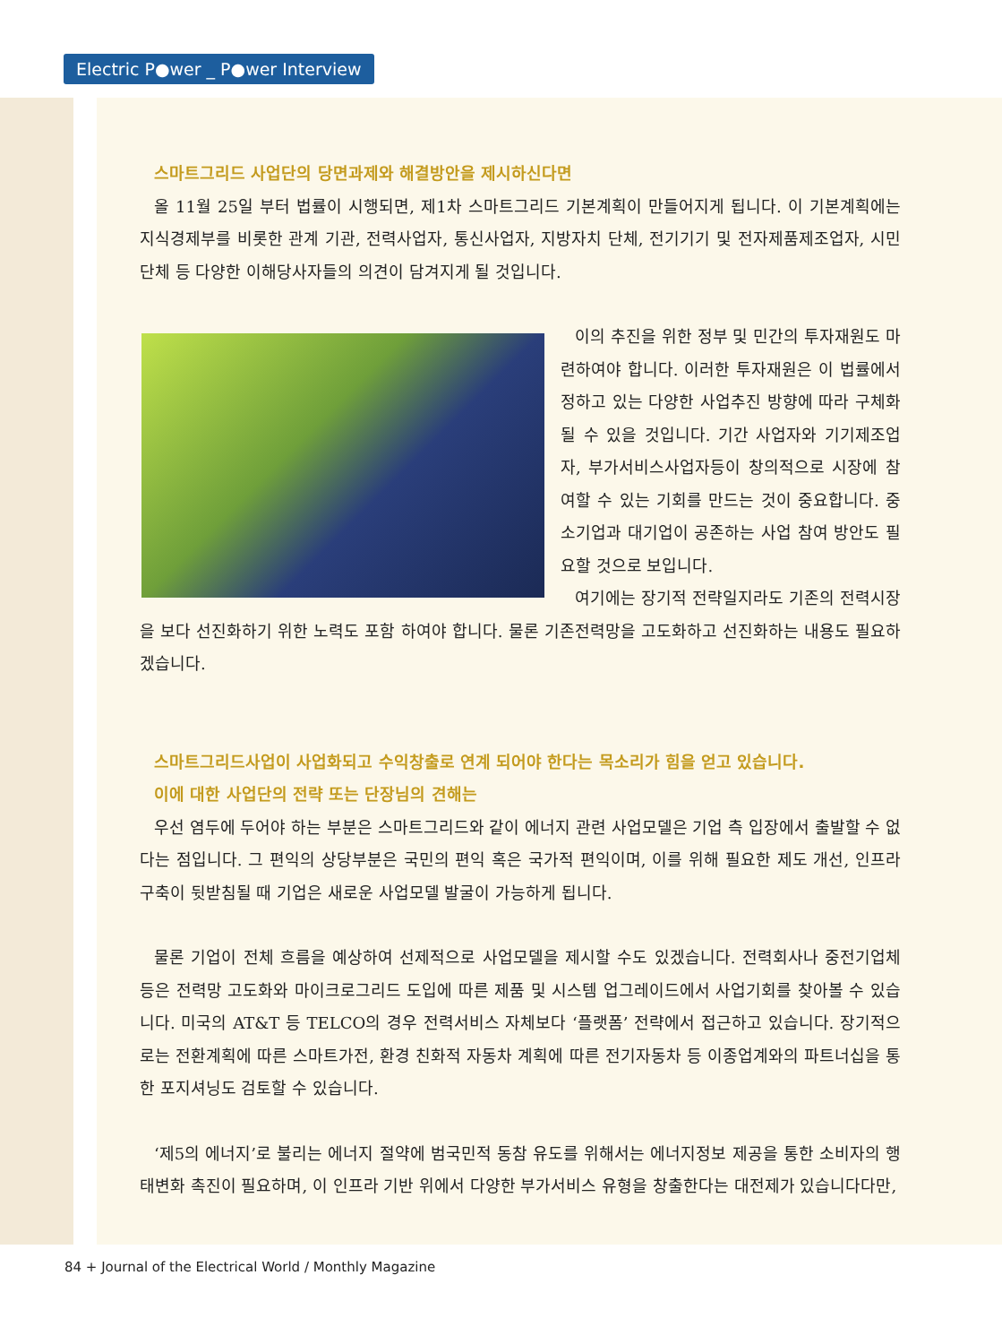Electric P●wer _ P●wer Interview
스마트그리드 사업단의 당면과제와 해결방안을 제시하신다면
올 11월 25일 부터 법률이 시행되면, 제1차 스마트그리드 기본계획이 만들어지게 됩니다. 이 기본계획에는 지식경제부를 비롯한 관계 기관, 전력사업자, 통신사업자, 지방자치 단체, 전기기기 및 전자제품제조업자, 시민단체 등 다양한 이해당사자들의 의견이 담겨지게 될 것입니다.
이의 추진을 위한 정부 및 민간의 투자재원도 마련하여야 합니다. 이러한 투자재원은 이 법률에서 정하고 있는 다양한 사업추진 방향에 따라 구체화 될 수 있을 것입니다. 기간 사업자와 기기제조업자, 부가서비스사업자등이 창의적으로 시장에 참여할 수 있는 기회를 만드는 것이 중요합니다. 중소기업과 대기업이 공존하는 사업 참여 방안도 필요할 것으로 보입니다.
여기에는 장기적 전략일지라도 기존의 전력시장을 보다 선진화하기 위한 노력도 포함 하여야 합니다. 물론 기존전력망을 고도화하고 선진화하는 내용도 필요하겠습니다.
스마트그리드사업이 사업화되고 수익창출로 연계 되어야 한다는 목소리가 힘을 얻고 있습니다.
이에 대한 사업단의 전략 또는 단장님의 견해는
우선 염두에 두어야 하는 부분은 스마트그리드와 같이 에너지 관련 사업모델은 기업 측 입장에서 출발할 수 없다는 점입니다. 그 편익의 상당부분은 국민의 편익 혹은 국가적 편익이며, 이를 위해 필요한 제도 개선, 인프라 구축이 뒷받침될 때 기업은 새로운 사업모델 발굴이 가능하게 됩니다.
물론 기업이 전체 흐름을 예상하여 선제적으로 사업모델을 제시할 수도 있겠습니다. 전력회사나 중전기업체 등은 전력망 고도화와 마이크로그리드 도입에 따른 제품 및 시스템 업그레이드에서 사업기회를 찾아볼 수 있습니다. 미국의 AT&T 등 TELCO의 경우 전력서비스 자체보다 ‘플랫폼’ 전략에서 접근하고 있습니다. 장기적으로는 전환계획에 따른 스마트가전, 환경 친화적 자동차 계획에 따른 전기자동차 등 이종업계와의 파트너십을 통한 포지셔닝도 검토할 수 있습니다.
‘제5의 에너지’로 불리는 에너지 절약에 범국민적 동참 유도를 위해서는 에너지정보 제공을 통한 소비자의 행태변화 촉진이 필요하며, 이 인프라 기반 위에서 다양한 부가서비스 유형을 창출한다는 대전제가 있습니다다만,
84 + Journal of the Electrical World / Monthly Magazine